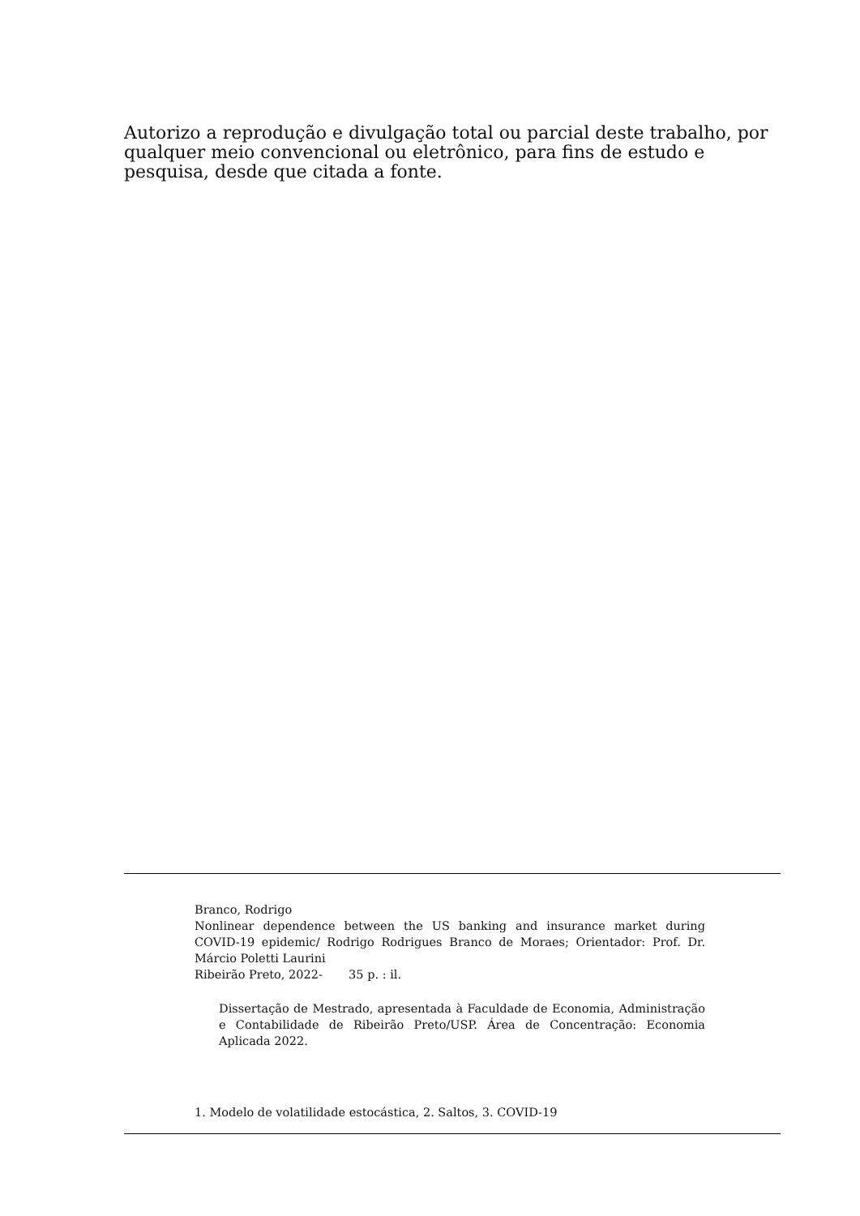Autorizo a reprodução e divulgação total ou parcial deste trabalho, por qualquer meio convencional ou eletrônico, para fins de estudo e pesquisa, desde que citada a fonte.
Branco, Rodrigo
Nonlinear dependence between the US banking and insurance market during COVID-19 epidemic/ Rodrigo Rodrigues Branco de Moraes; Orientador: Prof. Dr. Márcio Poletti Laurini
Ribeirão Preto, 2022- 35 p. : il.
Dissertação de Mestrado, apresentada à Faculdade de Economia, Administração e Contabilidade de Ribeirão Preto/USP. Área de Concentração: Economia Aplicada 2022.
1. Modelo de volatilidade estocástica, 2. Saltos, 3. COVID-19